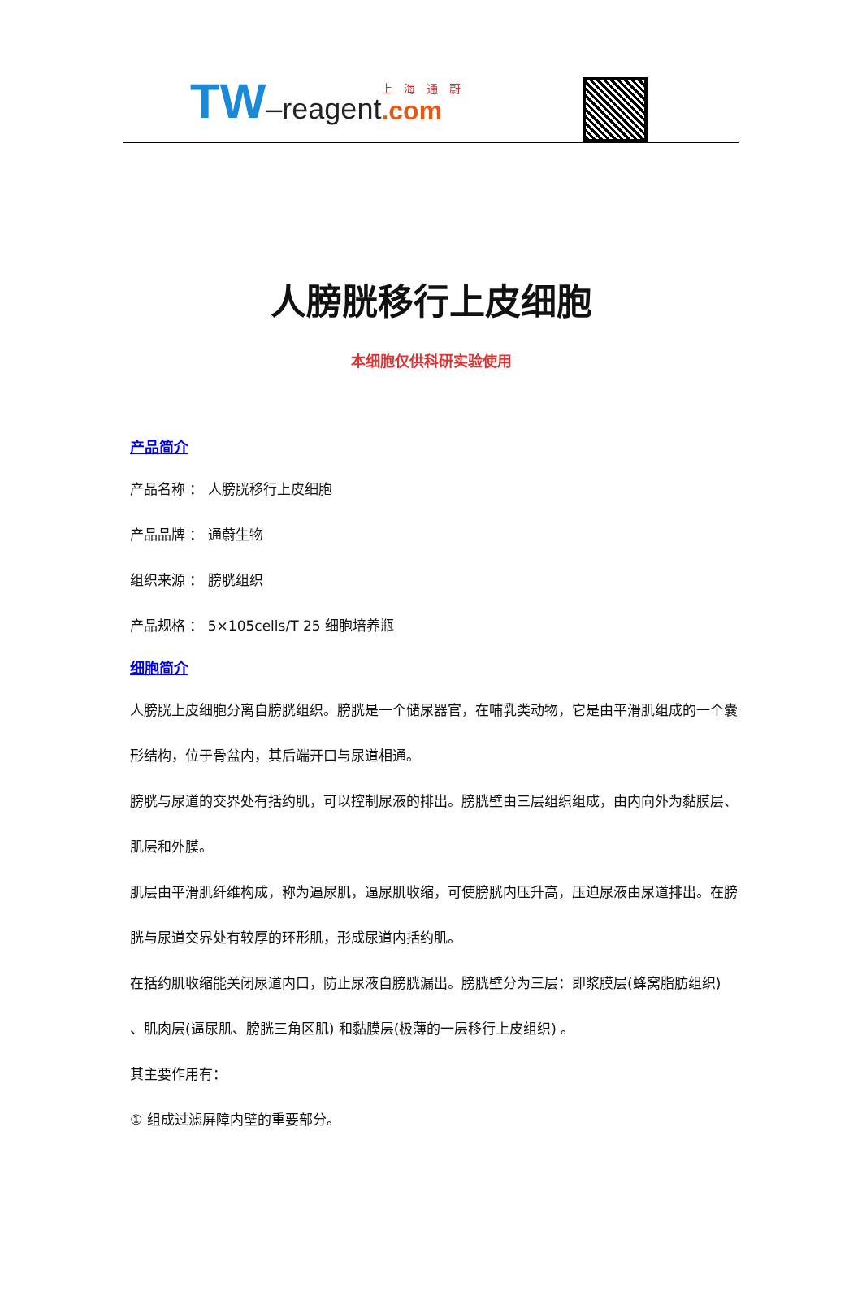TW –reagent 上海通蔚.com
人膀胱移行上皮细胞
本细胞仅供科研实验使用
产品简介
产品名称 ： 人膀胱移行上皮细胞
产品品牌 ： 通蔚生物
组织来源 ： 膀胱组织
产品规格 ： 5×105cells/T 25 细胞培养瓶
细胞简介
人膀胱上皮细胞分离自膀胱组织。膀胱是一个储尿器官，在哺乳类动物，它是由平滑肌组成的一个囊形结构，位于骨盆内，其后端开口与尿道相通。
膀胱与尿道的交界处有括约肌，可以控制尿液的排出。膀胱壁由三层组织组成，由内向外为黏膜层、肌层和外膜。
肌层由平滑肌纤维构成，称为逼尿肌，逼尿肌收缩，可使膀胱内压升高，压迫尿液由尿道排出。在膀胱与尿道交界处有较厚的环形肌，形成尿道内括约肌。
在括约肌收缩能关闭尿道内口，防止尿液自膀胱漏出。膀胱壁分为三层：即浆膜层(蜂窝脂肪组织) 、肌肉层(逼尿肌、膀胱三角区肌) 和黏膜层(极薄的一层移行上皮组织) 。
其主要作用有：
① 组成过滤屏障内壁的重要部分。